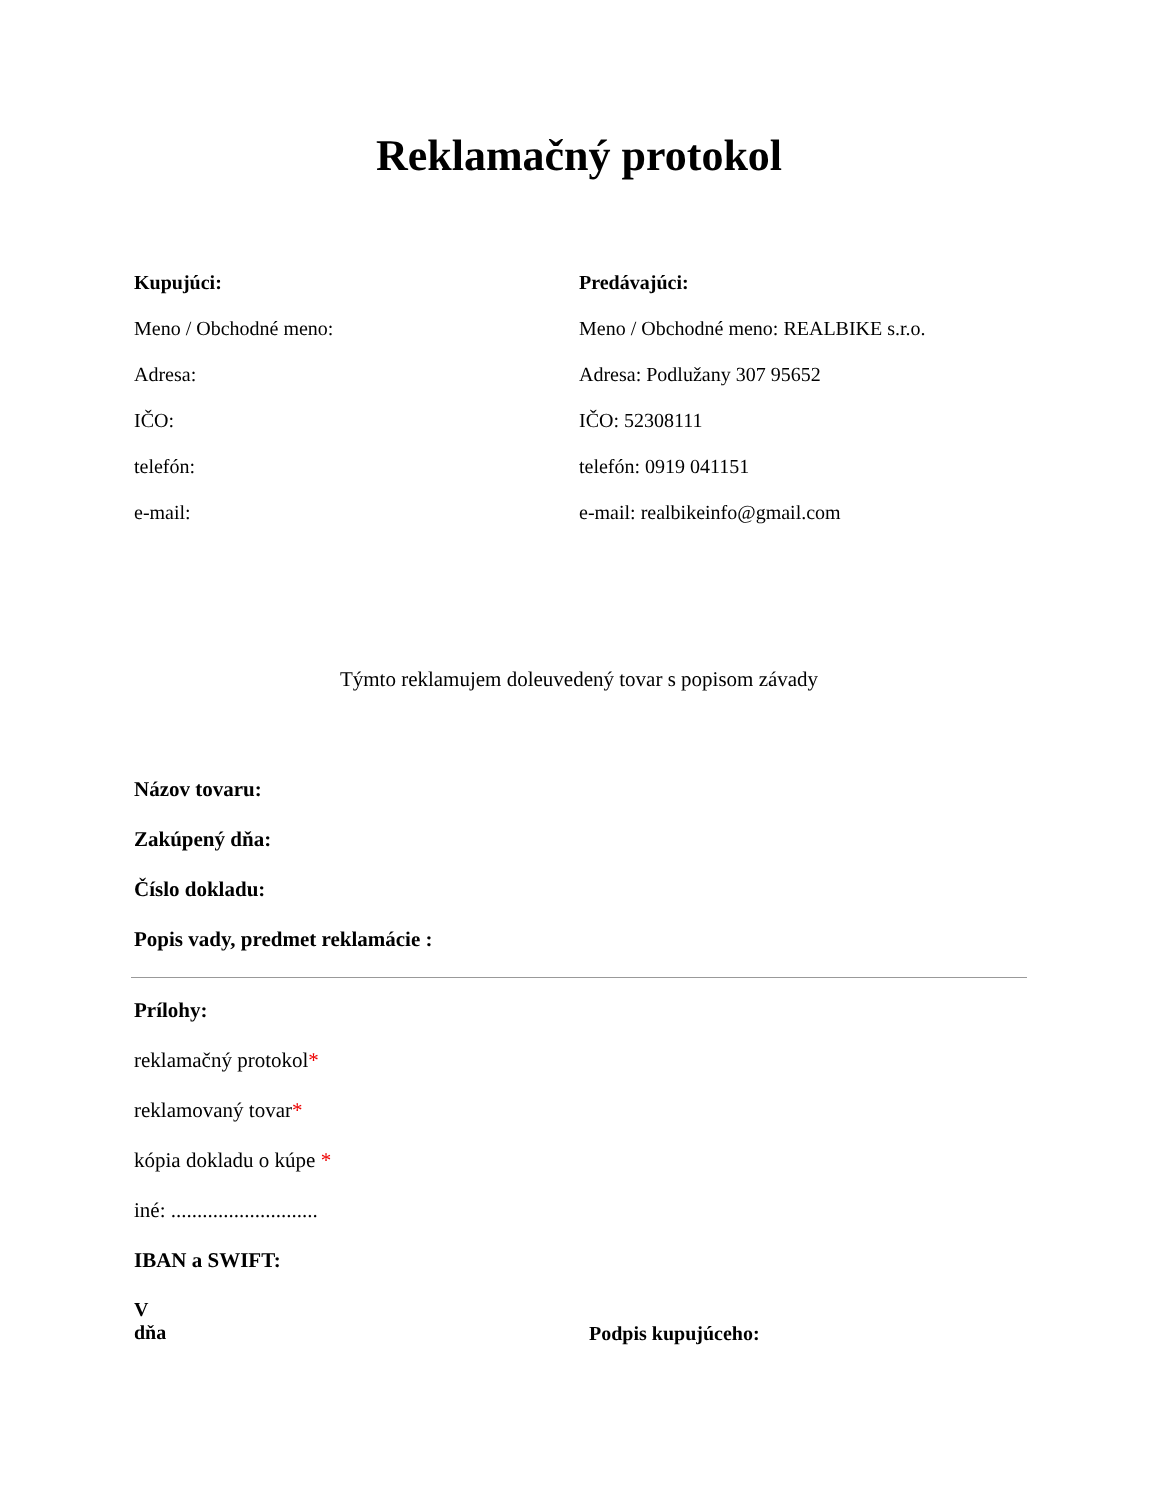Reklamačný protokol
Kupujúci:
Meno / Obchodné meno:
Adresa:
IČO:
telefón:
e-mail:
Predávajúci:
Meno / Obchodné meno: REALBIKE s.r.o.
Adresa: Podlužany 307 95652
IČO: 52308111
telefón: 0919 041151
e-mail: realbikeinfo@gmail.com
Týmto reklamujem doleuvedený tovar s popisom závady
Názov tovaru:
Zakúpený dňa:
Číslo dokladu:
Popis vady, predmet reklamácie :
Prílohy:
reklamačný protokol*
reklamovaný tovar*
kópia dokladu o kúpe *
iné: ............................
IBAN a SWIFT:
V
dňa
Podpis kupujúceho: